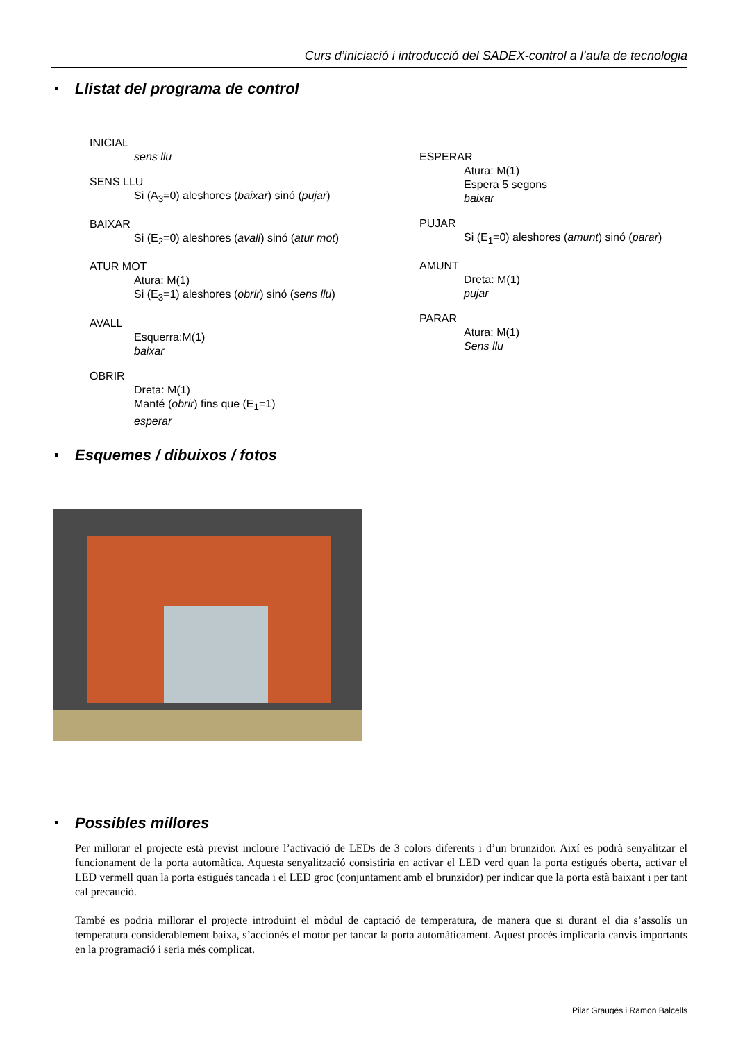Curs d’iniciació i introducció del SADEX-control a l’aula de tecnologia
Llistat del programa de control
INICIAL
sens llu
SENS LLU
Si (A<sub>3</sub>=0) aleshores (baixar) sinó (pujar)
BAIXAR
Si (E<sub>2</sub>=0) aleshores (avall) sinó (atur mot)
ATUR MOT
Atura: M(1)
Si (E<sub>3</sub>=1) aleshores (obrir) sinó (sens llu)
AVALL
Esquerra:M(1)
baixar
OBRIR
Dreta: M(1)
Manté (obrir) fins que (E<sub>1</sub>=1)
esperar
ESPERAR
Atura: M(1)
Espera 5 segons
baixar
PUJAR
Si (E<sub>1</sub>=0) aleshores (amunt) sinó (parar)
AMUNT
Dreta: M(1)
pujar
PARAR
Atura: M(1)
Sens llu
Esquemes / dibuixos / fotos
Possibles millores
Per millorar el projecte està previst incloure l’activació de LEDs de 3 colors diferents i d’un brunzidor. Així es podrà senyalitzar el funcionament de la porta automàtica. Aquesta senyalització consistiria en activar el LED verd quan la porta estigués oberta, activar el LED vermell quan la porta estigués tancada i el LED groc (conjuntament amb el brunzidor) per indicar que la porta està baixant i per tant cal precaució.
També es podria millorar el projecte introduint el mòdul de captació de temperatura, de manera que si durant el dia s’assolís un temperatura considerablement baixa, s’accionés el motor per tancar la porta automàticament. Aquest procés implicaria canvis importants en la programació i seria més complicat.
Pilar Graugés i Ramon Balcells